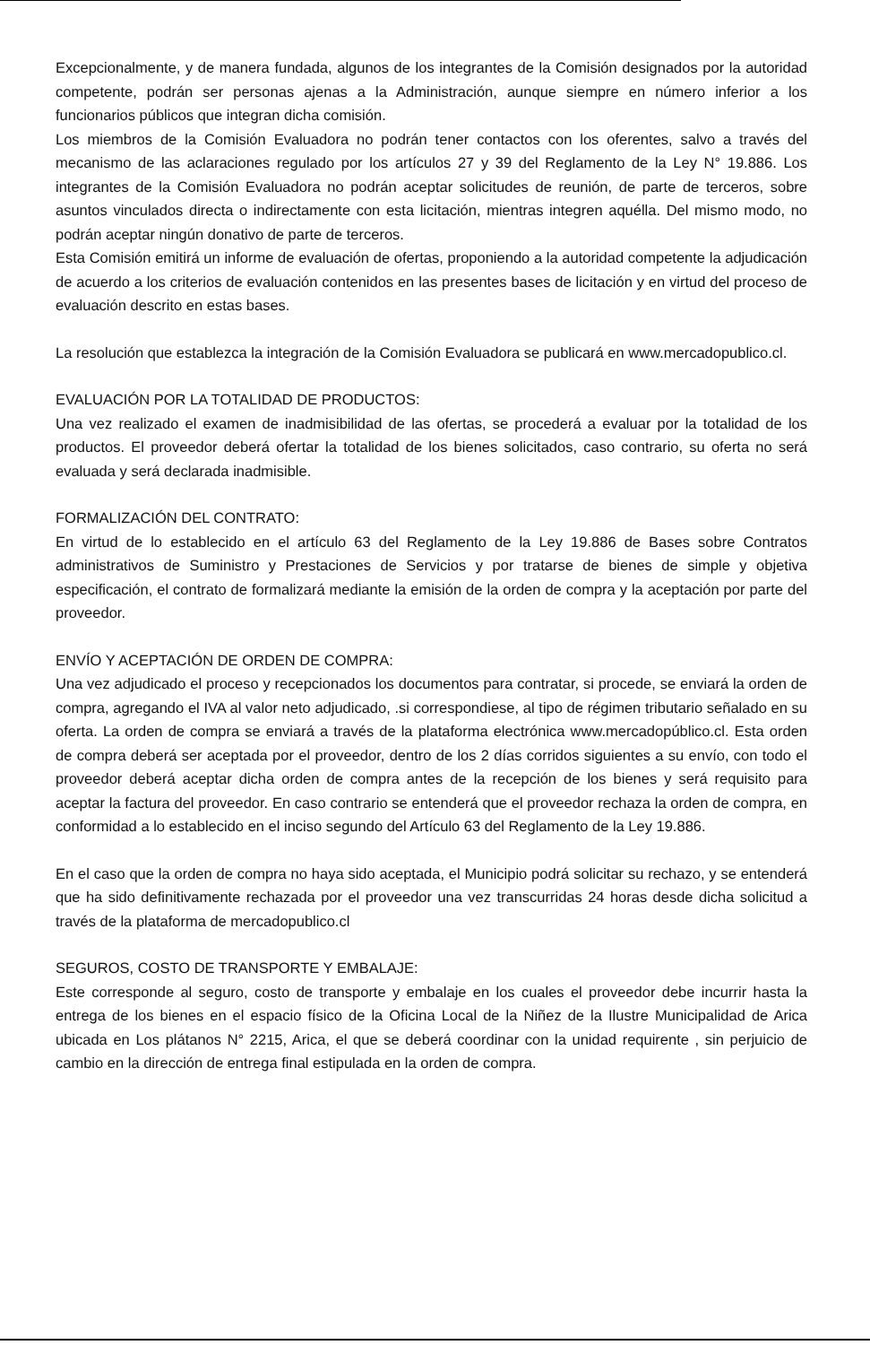Excepcionalmente, y de manera fundada, algunos de los integrantes de la Comisión designados por la autoridad competente, podrán ser personas ajenas a la Administración, aunque siempre en número inferior a los funcionarios públicos que integran dicha comisión.
Los miembros de la Comisión Evaluadora no podrán tener contactos con los oferentes, salvo a través del mecanismo de las aclaraciones regulado por los artículos 27 y 39 del Reglamento de la Ley N° 19.886. Los integrantes de la Comisión Evaluadora no podrán aceptar solicitudes de reunión, de parte de terceros, sobre asuntos vinculados directa o indirectamente con esta licitación, mientras integren aquélla. Del mismo modo, no podrán aceptar ningún donativo de parte de terceros.
Esta Comisión emitirá un informe de evaluación de ofertas, proponiendo a la autoridad competente la adjudicación de acuerdo a los criterios de evaluación contenidos en las presentes bases de licitación y en virtud del proceso de evaluación descrito en estas bases.
La resolución que establezca la integración de la Comisión Evaluadora se publicará en www.mercadopublico.cl.
EVALUACIÓN POR LA TOTALIDAD DE PRODUCTOS:
Una vez realizado el examen de inadmisibilidad de las ofertas, se procederá a evaluar por la totalidad de los productos. El proveedor deberá ofertar la totalidad de los bienes solicitados, caso contrario, su oferta no será evaluada y será declarada inadmisible.
FORMALIZACIÓN DEL CONTRATO:
En virtud de lo establecido en el artículo 63 del Reglamento de la Ley 19.886 de Bases sobre Contratos administrativos de Suministro y Prestaciones de Servicios y por tratarse de bienes de simple y objetiva especificación, el contrato de formalizará mediante la emisión de la orden de compra y la aceptación por parte del proveedor.
ENVÍO Y ACEPTACIÓN DE ORDEN DE COMPRA:
Una vez adjudicado el proceso y recepcionados los documentos para contratar, si procede, se enviará la orden de compra, agregando el IVA al valor neto adjudicado, .si correspondiese, al tipo de régimen tributario señalado en su oferta. La orden de compra se enviará a través de la plataforma electrónica www.mercadopúblico.cl. Esta orden de compra deberá ser aceptada por el proveedor, dentro de los 2 días corridos siguientes a su envío, con todo el proveedor deberá aceptar dicha orden de compra antes de la recepción de los bienes y será requisito para aceptar la factura del proveedor. En caso contrario se entenderá que el proveedor rechaza la orden de compra, en conformidad a lo establecido en el inciso segundo del Artículo 63 del Reglamento de la Ley 19.886.
En el caso que la orden de compra no haya sido aceptada, el Municipio podrá solicitar su rechazo, y se entenderá que ha sido definitivamente rechazada por el proveedor una vez transcurridas 24 horas desde dicha solicitud a través de la plataforma de mercadopublico.cl
SEGUROS, COSTO DE TRANSPORTE Y EMBALAJE:
Este corresponde al seguro, costo de transporte y embalaje en los cuales el proveedor debe incurrir hasta la entrega de los bienes en el espacio físico de la Oficina Local de la Niñez de la Ilustre Municipalidad de Arica ubicada en Los plátanos N° 2215, Arica, el que se deberá coordinar con la unidad requirente , sin perjuicio de cambio en la dirección de entrega final estipulada en la orden de compra.